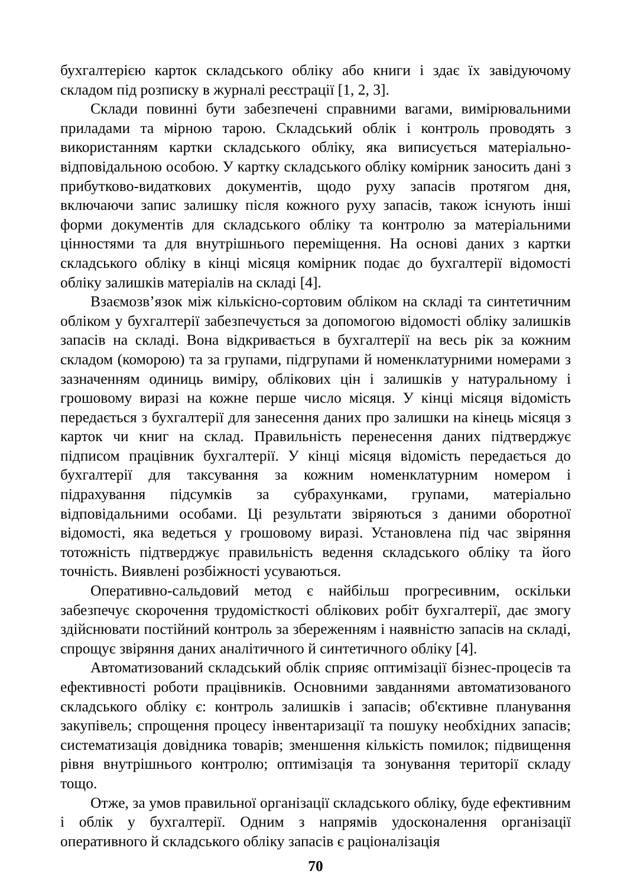бухгалтерією карток складського обліку або книги і здає їх завідуючому складом під розписку в журналі реєстрації [1, 2, 3].
Склади повинні бути забезпечені справними вагами, вимірювальними приладами та мірною тарою. Складський облік і контроль проводять з використанням картки складського обліку, яка виписується матеріально-відповідальною особою. У картку складського обліку комірник заносить дані з прибутково-видаткових документів, щодо руху запасів протягом дня, включаючи запис залишку після кожного руху запасів, також існують інші форми документів для складського обліку та контролю за матеріальними цінностями та для внутрішнього переміщення. На основі даних з картки складського обліку в кінці місяця комірник подає до бухгалтерії відомості обліку залишків матеріалів на складі [4].
Взаємозв’язок між кількісно-сортовим обліком на складі та синтетичним обліком у бухгалтерії забезпечується за допомогою відомості обліку залишків запасів на складі. Вона відкривається в бухгалтерії на весь рік за кожним складом (коморою) та за групами, підгрупами й номенклатурними номерами з зазначенням одиниць виміру, облікових цін і залишків у натуральному і грошовому виразі на кожне перше число місяця. У кінці місяця відомість передається з бухгалтерії для занесення даних про залишки на кінець місяця з карток чи книг на склад. Правильність перенесення даних підтверджує підписом працівник бухгалтерії. У кінці місяця відомість передається до бухгалтерії для таксування за кожним номенклатурним номером і підрахування підсумків за субрахунками, групами, матеріально відповідальними особами. Ці результати звіряються з даними оборотної відомості, яка ведеться у грошовому виразі. Установлена під час звіряння тотожність підтверджує правильність ведення складського обліку та його точність. Виявлені розбіжності усуваються.
Оперативно-сальдовий метод є найбільш прогресивним, оскільки забезпечує скорочення трудомісткості облікових робіт бухгалтерії, дає змогу здійснювати постійний контроль за збереженням і наявністю запасів на складі, спрощує звіряння даних аналітичного й синтетичного обліку [4].
Автоматизований складський облік сприяє оптимізації бізнес-процесів та ефективності роботи працівників. Основними завданнями автоматизованого складського обліку є: контроль залишків і запасів; об'єктивне планування закупівель; спрощення процесу інвентаризації та пошуку необхідних запасів; систематизація довідника товарів; зменшення кількість помилок; підвищення рівня внутрішнього контролю; оптимізація та зонування території складу тощо.
Отже, за умов правильної організації складського обліку, буде ефективним і облік у бухгалтерії. Одним з напрямів удосконалення організації оперативного й складського обліку запасів є раціоналізація
70